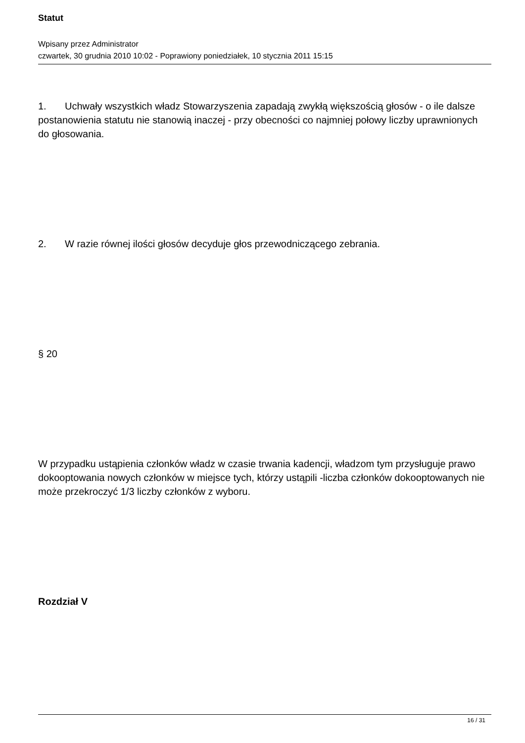Statut
Wpisany przez Administrator
czwartek, 30 grudnia 2010 10:02 - Poprawiony poniedziałek, 10 stycznia 2011 15:15
1. Uchwały wszystkich władz Stowarzyszenia zapadają zwykłą większością głosów - o ile dalsze postanowienia statutu nie stanowią inaczej - przy obecności co najmniej połowy liczby uprawnionych do głosowania.
2. W razie równej ilości głosów decyduje głos przewodniczącego zebrania.
§ 20
W przypadku ustąpienia członków władz w czasie trwania kadencji, władzom tym przysługuje prawo dokooptowania nowych członków w miejsce tych, którzy ustąpili -liczba członków dokooptowanych nie może przekroczyć 1/3 liczby członków z wyboru.
Rozdział V
16 / 31